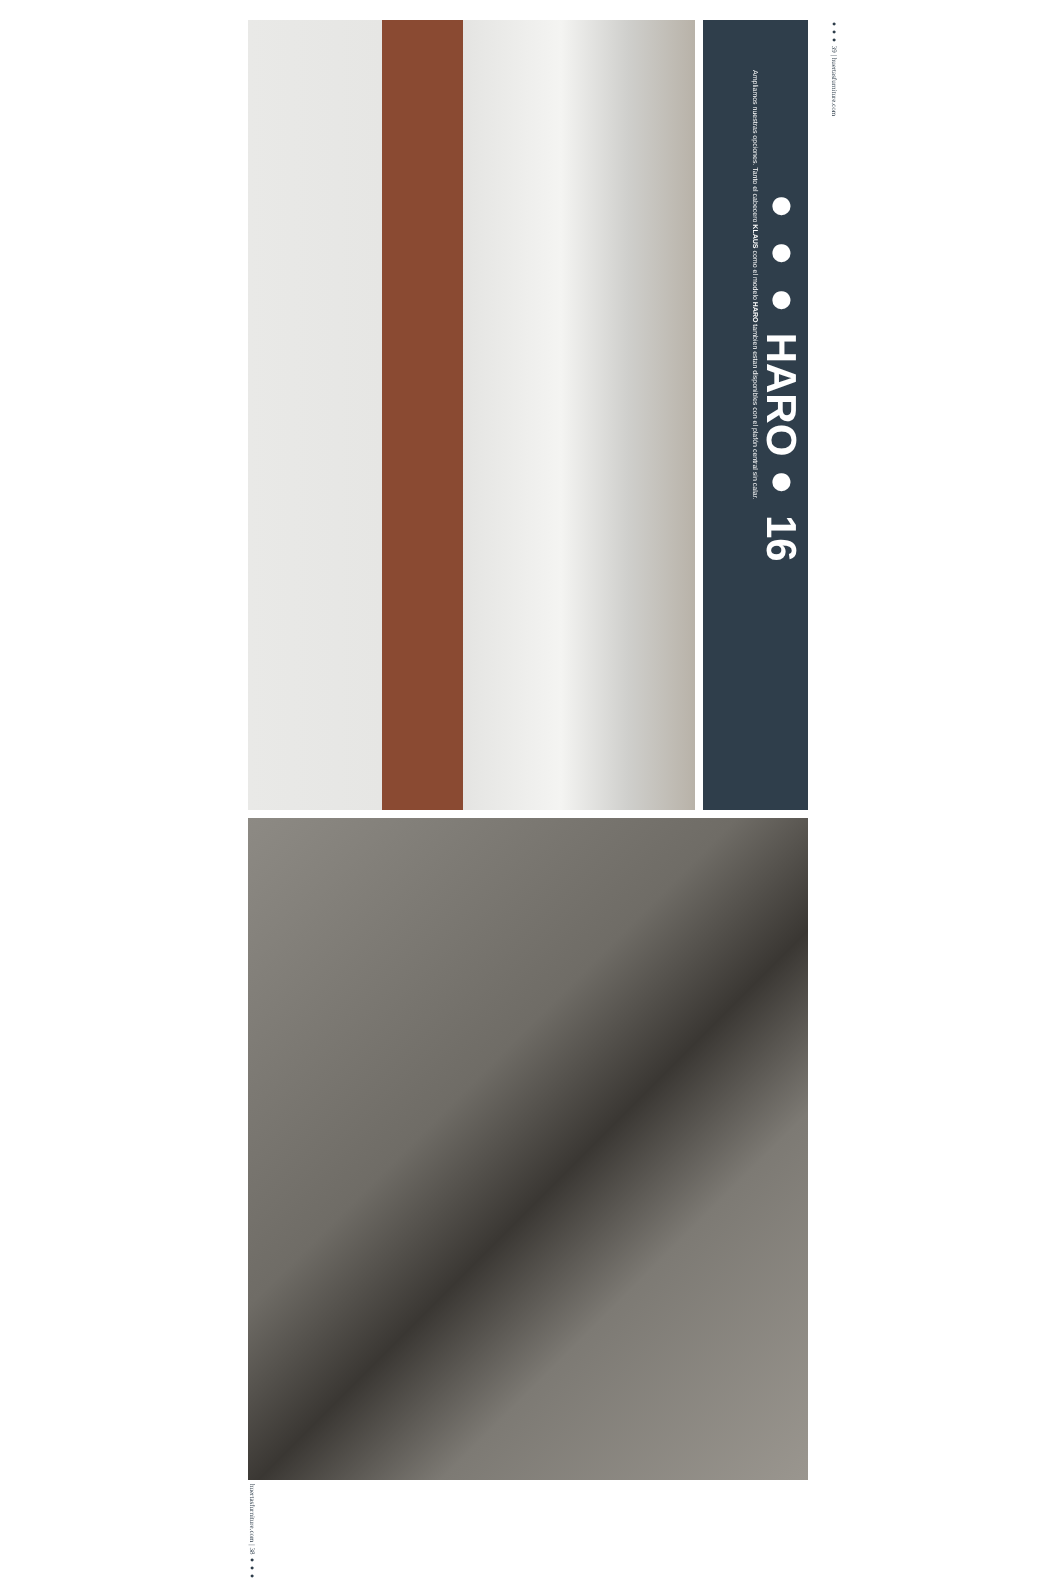●●● HARO● 16
Ampliamos nuestras opciones. Tanto el cabecero KLAUS como el modelo HARO tambien estan disponibles con el plafón central sin calar.
●●● 39 | huertasfurniture.com
huertasfurniture.com | 38 ●●●